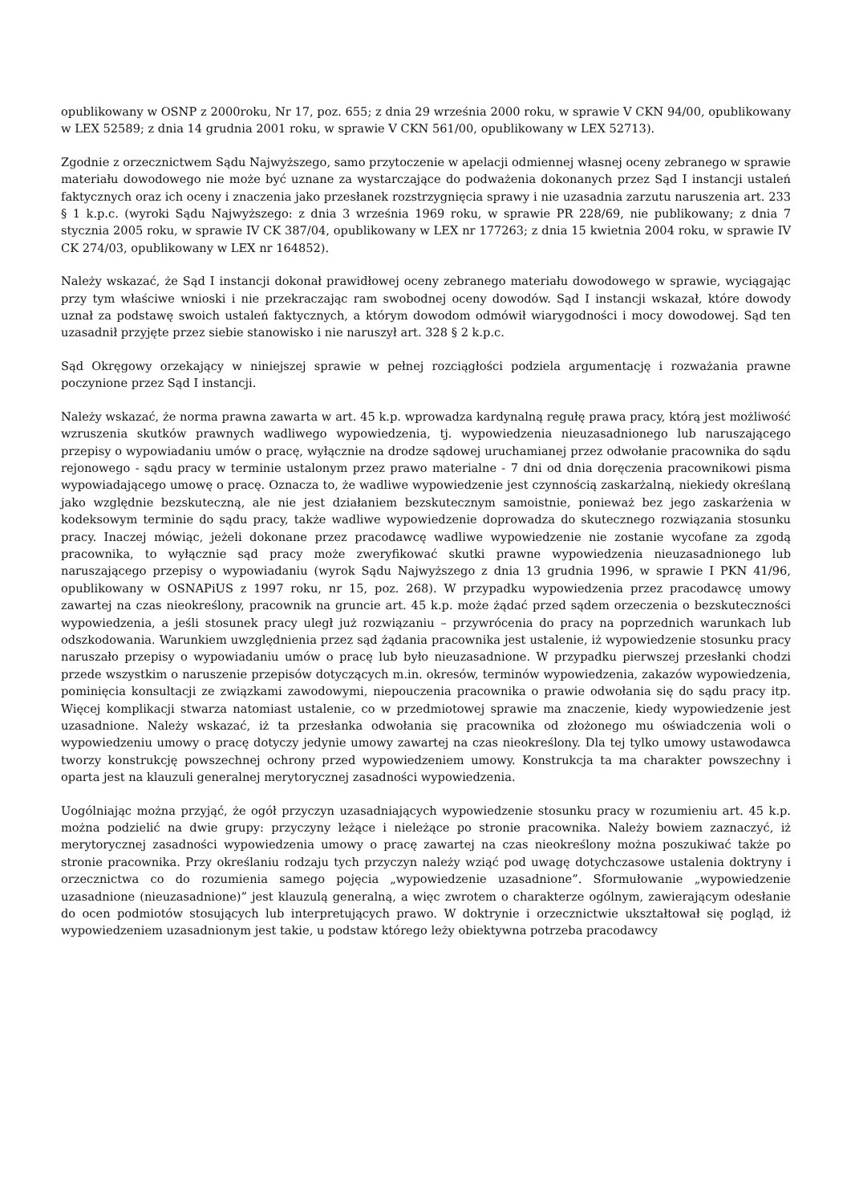opublikowany w OSNP z 2000roku, Nr 17, poz. 655; z dnia 29 września 2000 roku, w sprawie V CKN 94/00, opublikowany w LEX 52589; z dnia 14 grudnia 2001 roku, w sprawie V CKN 561/00, opublikowany w LEX 52713).
Zgodnie z orzecznictwem Sądu Najwyższego, samo przytoczenie w apelacji odmiennej własnej oceny zebranego w sprawie materiału dowodowego nie może być uznane za wystarczające do podważenia dokonanych przez Sąd I instancji ustaleń faktycznych oraz ich oceny i znaczenia jako przesłanek rozstrzygnięcia sprawy i nie uzasadnia zarzutu naruszenia art. 233 § 1 k.p.c. (wyroki Sądu Najwyższego: z dnia 3 września 1969 roku, w sprawie PR 228/69, nie publikowany; z dnia 7 stycznia 2005 roku, w sprawie IV CK 387/04, opublikowany w LEX nr 177263; z dnia 15 kwietnia 2004 roku, w sprawie IV CK 274/03, opublikowany w LEX nr 164852).
Należy wskazać, że Sąd I instancji dokonał prawidłowej oceny zebranego materiału dowodowego w sprawie, wyciągając przy tym właściwe wnioski i nie przekraczając ram swobodnej oceny dowodów. Sąd I instancji wskazał, które dowody uznał za podstawę swoich ustaleń faktycznych, a którym dowodom odmówił wiarygodności i mocy dowodowej. Sąd ten uzasadnił przyjęte przez siebie stanowisko i nie naruszył art. 328 § 2 k.p.c.
Sąd Okręgowy orzekający w niniejszej sprawie w pełnej rozciągłości podziela argumentację i rozważania prawne poczynione przez Sąd I instancji.
Należy wskazać, że norma prawna zawarta w art. 45 k.p. wprowadza kardynalną regułę prawa pracy, którą jest możliwość wzruszenia skutków prawnych wadliwego wypowiedzenia, tj. wypowiedzenia nieuzasadnionego lub naruszającego przepisy o wypowiadaniu umów o pracę, wyłącznie na drodze sądowej uruchamianej przez odwołanie pracownika do sądu rejonowego - sądu pracy w terminie ustalonym przez prawo materialne - 7 dni od dnia doręczenia pracownikowi pisma wypowiadającego umowę o pracę. Oznacza to, że wadliwe wypowiedzenie jest czynnością zaskarżalną, niekiedy określaną jako względnie bezskuteczną, ale nie jest działaniem bezskutecznym samoistnie, ponieważ bez jego zaskarżenia w kodeksowym terminie do sądu pracy, także wadliwe wypowiedzenie doprowadza do skutecznego rozwiązania stosunku pracy. Inaczej mówiąc, jeżeli dokonane przez pracodawcę wadliwe wypowiedzenie nie zostanie wycofane za zgodą pracownika, to wyłącznie sąd pracy może zweryfikować skutki prawne wypowiedzenia nieuzasadnionego lub naruszającego przepisy o wypowiadaniu (wyrok Sądu Najwyższego z dnia 13 grudnia 1996, w sprawie I PKN 41/96, opublikowany w OSNAPiUS z 1997 roku, nr 15, poz. 268). W przypadku wypowiedzenia przez pracodawcę umowy zawartej na czas nieokreślony, pracownik na gruncie art. 45 k.p. może żądać przed sądem orzeczenia o bezskuteczności wypowiedzenia, a jeśli stosunek pracy uległ już rozwiązaniu – przywrócenia do pracy na poprzednich warunkach lub odszkodowania. Warunkiem uwzględnienia przez sąd żądania pracownika jest ustalenie, iż wypowiedzenie stosunku pracy naruszało przepisy o wypowiadaniu umów o pracę lub było nieuzasadnione. W przypadku pierwszej przesłanki chodzi przede wszystkim o naruszenie przepisów dotyczących m.in. okresów, terminów wypowiedzenia, zakazów wypowiedzenia, pominięcia konsultacji ze związkami zawodowymi, niepouczenia pracownika o prawie odwołania się do sądu pracy itp. Więcej komplikacji stwarza natomiast ustalenie, co w przedmiotowej sprawie ma znaczenie, kiedy wypowiedzenie jest uzasadnione. Należy wskazać, iż ta przesłanka odwołania się pracownika od złożonego mu oświadczenia woli o wypowiedzeniu umowy o pracę dotyczy jedynie umowy zawartej na czas nieokreślony. Dla tej tylko umowy ustawodawca tworzy konstrukcję powszechnej ochrony przed wypowiedzeniem umowy. Konstrukcja ta ma charakter powszechny i oparta jest na klauzuli generalnej merytorycznej zasadności wypowiedzenia.
Uogólniając można przyjąć, że ogół przyczyn uzasadniających wypowiedzenie stosunku pracy w rozumieniu art. 45 k.p. można podzielić na dwie grupy: przyczyny leżące i nieleżące po stronie pracownika. Należy bowiem zaznaczyć, iż merytorycznej zasadności wypowiedzenia umowy o pracę zawartej na czas nieokreślony można poszukiwać także po stronie pracownika. Przy określaniu rodzaju tych przyczyn należy wziąć pod uwagę dotychczasowe ustalenia doktryny i orzecznictwa co do rozumienia samego pojęcia „wypowiedzenie uzasadnione”. Sformułowanie „wypowiedzenie uzasadnione (nieuzasadnione)” jest klauzulą generalną, a więc zwrotem o charakterze ogólnym, zawierającym odesłanie do ocen podmiotów stosujących lub interpretujących prawo. W doktrynie i orzecznictwie ukształtował się pogląd, iż wypowiedzeniem uzasadnionym jest takie, u podstaw którego leży obiektywna potrzeba pracodawcy